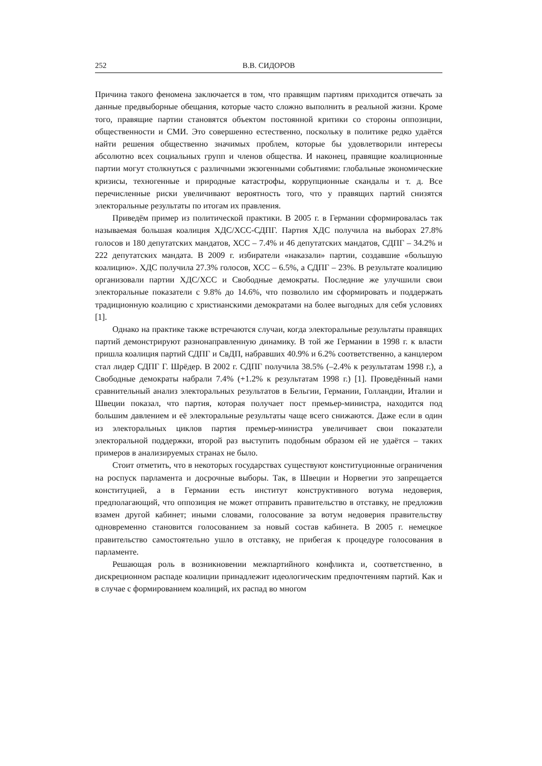252 В.В. СИДОРОВ
Причина такого феномена заключается в том, что правящим партиям приходится отвечать за данные предвыборные обещания, которые часто сложно выполнить в реальной жизни. Кроме того, правящие партии становятся объектом постоянной критики со стороны оппозиции, общественности и СМИ. Это совершенно естественно, поскольку в политике редко удаётся найти решения общественно значимых проблем, которые бы удовлетворили интересы абсолютно всех социальных групп и членов общества. И наконец, правящие коалиционные партии могут столкнуться с различными экзогенными событиями: глобальные экономические кризисы, техногенные и природные катастрофы, коррупционные скандалы и т. д. Все перечисленные риски увеличивают вероятность того, что у правящих партий снизятся электоральные результаты по итогам их правления.
Приведём пример из политической практики. В 2005 г. в Германии сформировалась так называемая большая коалиция ХДС/ХСС-СДПГ. Партия ХДС получила на выборах 27.8% голосов и 180 депутатских мандатов, ХСС – 7.4% и 46 депутатских мандатов, СДПГ – 34.2% и 222 депутатских мандата. В 2009 г. избиратели «наказали» партии, создавшие «большую коалицию». ХДС получила 27.3% голосов, ХСС – 6.5%, а СДПГ – 23%. В результате коалицию организовали партии ХДС/ХСС и Свободные демократы. Последние же улучшили свои электоральные показатели с 9.8% до 14.6%, что позволило им сформировать и поддержать традиционную коалицию с христианскими демократами на более выгодных для себя условиях [1].
Однако на практике также встречаются случаи, когда электоральные результаты правящих партий демонстрируют разнонаправленную динамику. В той же Германии в 1998 г. к власти пришла коалиция партий СДПГ и СвДП, набравших 40.9% и 6.2% соответственно, а канцлером стал лидер СДПГ Г. Шрёдер. В 2002 г. СДПГ получила 38.5% (–2.4% к результатам 1998 г.), а Свободные демократы набрали 7.4% (+1.2% к результатам 1998 г.) [1]. Проведённый нами сравнительный анализ электоральных результатов в Бельгии, Германии, Голландии, Италии и Швеции показал, что партия, которая получает пост премьер-министра, находится под большим давлением и её электоральные результаты чаще всего снижаются. Даже если в один из электоральных циклов партия премьер-министра увеличивает свои показатели электоральной поддержки, второй раз выступить подобным образом ей не удаётся – таких примеров в анализируемых странах не было.
Стоит отметить, что в некоторых государствах существуют конституционные ограничения на роспуск парламента и досрочные выборы. Так, в Швеции и Норвегии это запрещается конституцией, а в Германии есть институт конструктивного вотума недоверия, предполагающий, что оппозиция не может отправить правительство в отставку, не предложив взамен другой кабинет; иными словами, голосование за вотум недоверия правительству одновременно становится голосованием за новый состав кабинета. В 2005 г. немецкое правительство самостоятельно ушло в отставку, не прибегая к процедуре голосования в парламенте.
Решающая роль в возникновении межпартийного конфликта и, соответственно, в дискреционном распаде коалиции принадлежит идеологическим предпочтениям партий. Как и в случае с формированием коалиций, их распад во многом